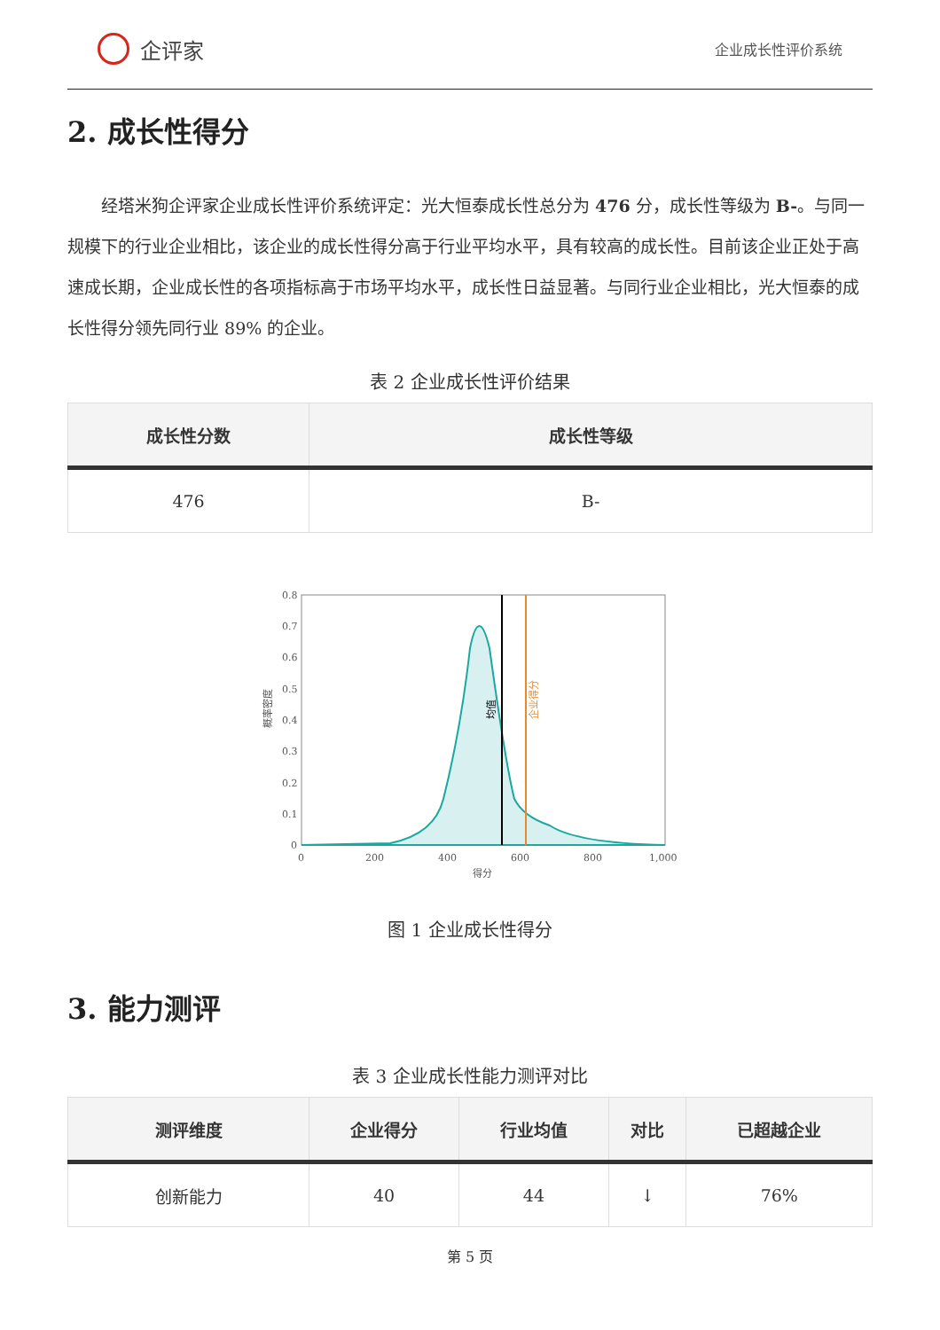企评家
企业成长性评价系统
2. 成长性得分
经塔米狗企评家企业成长性评价系统评定：光大恒泰成长性总分为 476 分，成长性等级为 B-。与同一规模下的行业企业相比，该企业的成长性得分高于行业平均水平，具有较高的成长性。目前该企业正处于高速成长期，企业成长性的各项指标高于市场平均水平，成长性日益显著。与同行业企业相比，光大恒泰的成长性得分领先同行业 89% 的企业。
表 2 企业成长性评价结果
| 成长性分数 | 成长性等级 |
| --- | --- |
| 476 | B- |
均值
企业得分
概率密度
0.8
0.7
0.6
0.5
0.4
0.3
0.2
0.1
0
0
200
400
600
800
1,000
得分
图 1 企业成长性得分
3. 能力测评
表 3 企业成长性能力测评对比
| 测评维度 | 企业得分 | 行业均值 | 对比 | 已超越企业 |
| --- | --- | --- | --- | --- |
| 创新能力 | 40 | 44 | ↓ | 76% |
第 5 页